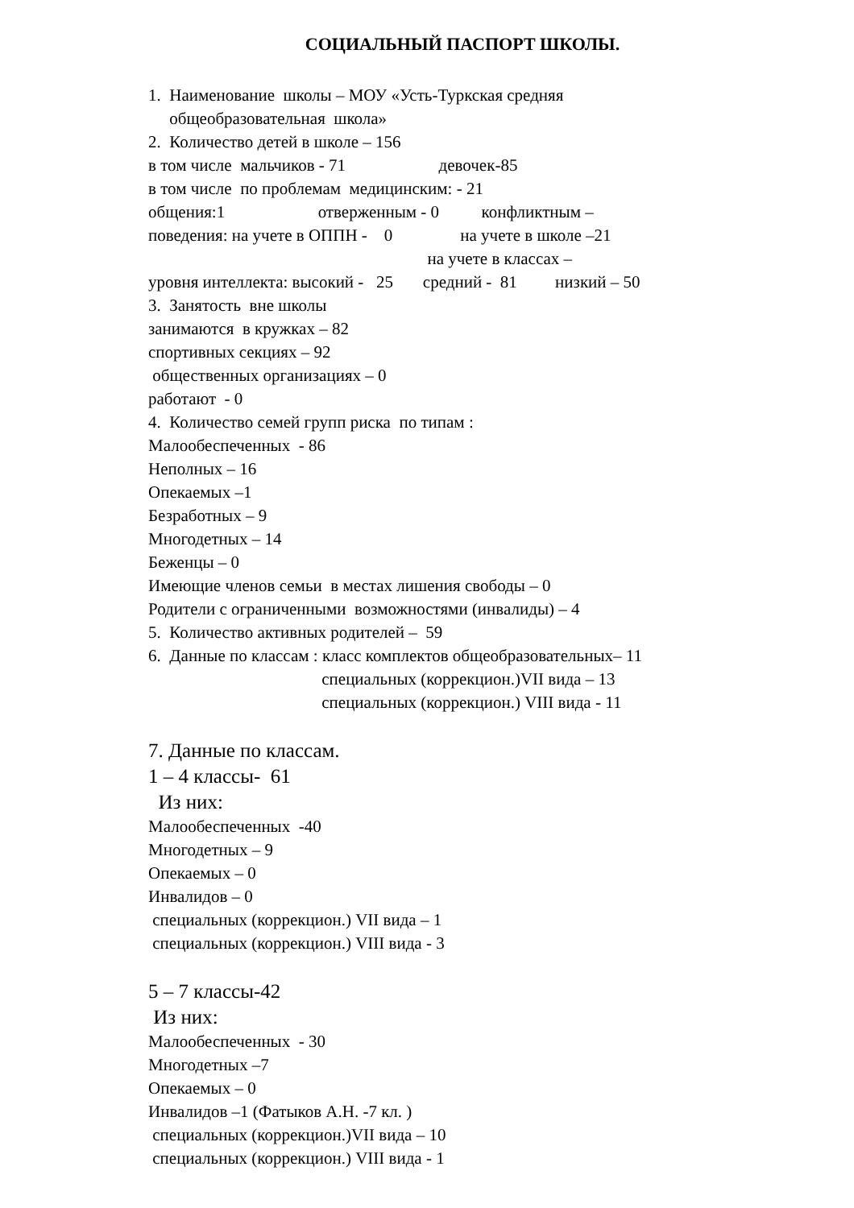СОЦИАЛЬНЫЙ ПАСПОРТ ШКОЛЫ.
1. Наименование школы – МОУ «Усть-Туркская средняя
общеобразовательная школа»
2. Количество детей в школе – 156
в том числе мальчиков - 71 девочек-85
в том числе по проблемам медицинским: - 21
общения:1 отверженным - 0 конфликтным –
поведения: на учете в ОППН - 0 на учете в школе –21
на учете в классах –
уровня интеллекта: высокий - 25 средний - 81 низкий – 50
3. Занятость вне школы
занимаются в кружках – 82
спортивных секциях – 92
общественных организациях – 0
работают - 0
4. Количество семей групп риска по типам :
Малообеспеченных - 86
Неполных – 16
Опекаемых –1
Безработных – 9
Многодетных – 14
Беженцы – 0
Имеющие членов семьи в местах лишения свободы – 0
Родители с ограниченными возможностями (инвалиды) – 4
5. Количество активных родителей – 59
6. Данные по классам : класс комплектов общеобразовательных– 11
специальных (коррекцион.)VII вида – 13
специальных (коррекцион.) VIII вида - 11
7. Данные по классам.
1 – 4 классы- 61
Из них:
Малообеспеченных -40
Многодетных – 9
Опекаемых – 0
Инвалидов – 0
специальных (коррекцион.) VII вида – 1
специальных (коррекцион.) VIII вида - 3
5 – 7 классы-42
Из них:
Малообеспеченных - 30
Многодетных –7
Опекаемых – 0
Инвалидов –1 (Фатыков А.Н. -7 кл. )
специальных (коррекцион.)VII вида – 10
специальных (коррекцион.) VIII вида - 1